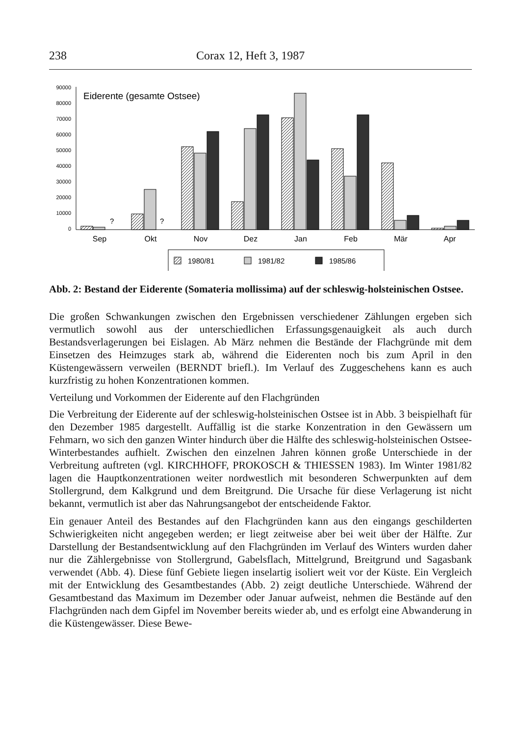238 Corax 12, Heft 3, 1987
90000
80000
70000
60000
50000
40000
30000
20000
10000
0
Eiderente (gesamte Ostsee)
?
?
Sep
Okt
Nov
Dez
Jan
Feb
Mär
Apr
1980/81
1981/82
1985/86
Abb. 2: Bestand der Eiderente (Somateria mollissima) auf der schleswig-holsteinischen Ostsee.
Die großen Schwankungen zwischen den Ergebnissen verschiedener Zählungen ergeben sich vermutlich sowohl aus der unterschiedlichen Erfassungsgenauigkeit als auch durch Bestandsverlagerungen bei Eislagen. Ab März nehmen die Bestände der Flachgründe mit dem Einsetzen des Heimzuges stark ab, während die Eiderenten noch bis zum April in den Küstengewässern verweilen (BERNDT briefl.). Im Verlauf des Zuggeschehens kann es auch kurzfristig zu hohen Konzentrationen kommen.
Verteilung und Vorkommen der Eiderente auf den Flachgründen
Die Verbreitung der Eiderente auf der schleswig-holsteinischen Ostsee ist in Abb. 3 beispielhaft für den Dezember 1985 dargestellt. Auffällig ist die starke Konzentration in den Gewässern um Fehmarn, wo sich den ganzen Winter hindurch über die Hälfte des schleswig-holsteinischen Ostsee-Winterbestandes aufhielt. Zwischen den einzelnen Jahren können große Unterschiede in der Verbreitung auftreten (vgl. KIRCHHOFF, PROKOSCH & THIESSEN 1983). Im Winter 1981/82 lagen die Hauptkonzentrationen weiter nordwestlich mit besonderen Schwerpunkten auf dem Stollergrund, dem Kalkgrund und dem Breitgrund. Die Ursache für diese Verlagerung ist nicht bekannt, vermutlich ist aber das Nahrungsangebot der entscheidende Faktor.
Ein genauer Anteil des Bestandes auf den Flachgründen kann aus den eingangs geschilderten Schwierigkeiten nicht angegeben werden; er liegt zeitweise aber bei weit über der Hälfte. Zur Darstellung der Bestandsentwicklung auf den Flachgründen im Verlauf des Winters wurden daher nur die Zählergebnisse von Stollergrund, Gabelsflach, Mittelgrund, Breitgrund und Sagasbank verwendet (Abb. 4). Diese fünf Gebiete liegen inselartig isoliert weit vor der Küste. Ein Vergleich mit der Entwicklung des Gesamtbestandes (Abb. 2) zeigt deutliche Unterschiede. Während der Gesamtbestand das Maximum im Dezember oder Januar aufweist, nehmen die Bestände auf den Flachgründen nach dem Gipfel im November bereits wieder ab, und es erfolgt eine Abwanderung in die Küstengewässer. Diese Bewe-